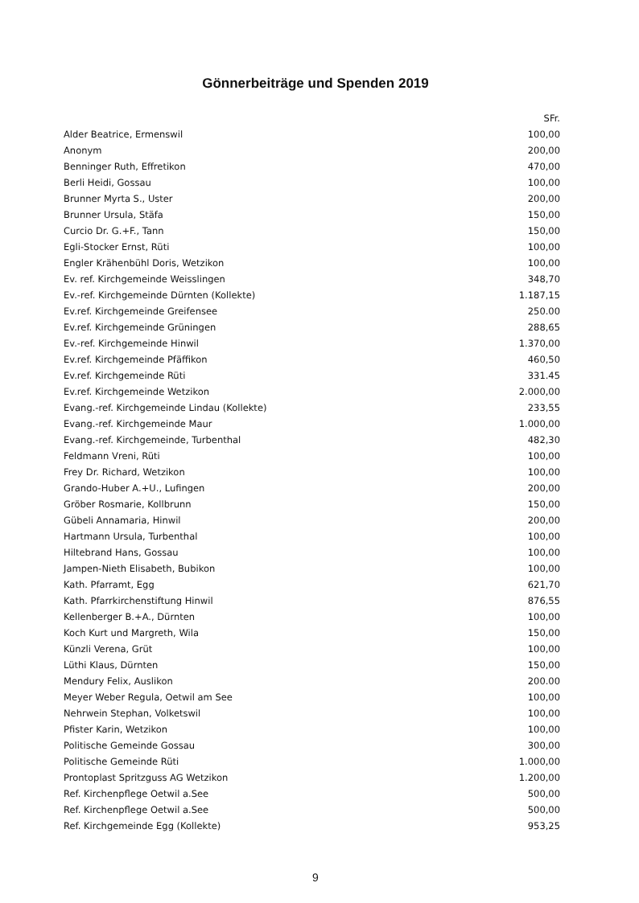Gönnerbeiträge und Spenden 2019
| | SFr. |
| --- | --- |
| Alder Beatrice, Ermenswil | 100,00 |
| Anonym | 200,00 |
| Benninger Ruth, Effretikon | 470,00 |
| Berli Heidi, Gossau | 100,00 |
| Brunner Myrta S., Uster | 200,00 |
| Brunner Ursula, Stäfa | 150,00 |
| Curcio Dr. G.+F., Tann | 150,00 |
| Egli-Stocker Ernst, Rüti | 100,00 |
| Engler Krähenbühl Doris, Wetzikon | 100,00 |
| Ev. ref. Kirchgemeinde Weisslingen | 348,70 |
| Ev.-ref. Kirchgemeinde Dürnten (Kollekte) | 1.187,15 |
| Ev.ref. Kirchgemeinde Greifensee | 250.00 |
| Ev.ref. Kirchgemeinde Grüningen | 288,65 |
| Ev.-ref. Kirchgemeinde Hinwil | 1.370,00 |
| Ev.ref. Kirchgemeinde Pfäffikon | 460,50 |
| Ev.ref. Kirchgemeinde Rüti | 331.45 |
| Ev.ref. Kirchgemeinde Wetzikon | 2.000,00 |
| Evang.-ref. Kirchgemeinde Lindau (Kollekte) | 233,55 |
| Evang.-ref. Kirchgemeinde Maur | 1.000,00 |
| Evang.-ref. Kirchgemeinde, Turbenthal | 482,30 |
| Feldmann Vreni, Rüti | 100,00 |
| Frey Dr. Richard, Wetzikon | 100,00 |
| Grando-Huber A.+U., Lufingen | 200,00 |
| Gröber Rosmarie, Kollbrunn | 150,00 |
| Gübeli Annamaria, Hinwil | 200,00 |
| Hartmann Ursula, Turbenthal | 100,00 |
| Hiltebrand Hans, Gossau | 100,00 |
| Jampen-Nieth Elisabeth, Bubikon | 100,00 |
| Kath. Pfarramt, Egg | 621,70 |
| Kath. Pfarrkirchenstiftung Hinwil | 876,55 |
| Kellenberger B.+A., Dürnten | 100,00 |
| Koch Kurt und Margreth, Wila | 150,00 |
| Künzli Verena, Grüt | 100,00 |
| Lüthi Klaus, Dürnten | 150,00 |
| Mendury Felix, Auslikon | 200.00 |
| Meyer Weber Regula, Oetwil am See | 100,00 |
| Nehrwein Stephan, Volketswil | 100,00 |
| Pfister Karin, Wetzikon | 100,00 |
| Politische Gemeinde Gossau | 300,00 |
| Politische Gemeinde Rüti | 1.000,00 |
| Prontoplast Spritzguss AG Wetzikon | 1.200,00 |
| Ref. Kirchenpflege Oetwil a.See | 500,00 |
| Ref. Kirchenpflege Oetwil a.See | 500,00 |
| Ref. Kirchgemeinde Egg (Kollekte) | 953,25 |
9